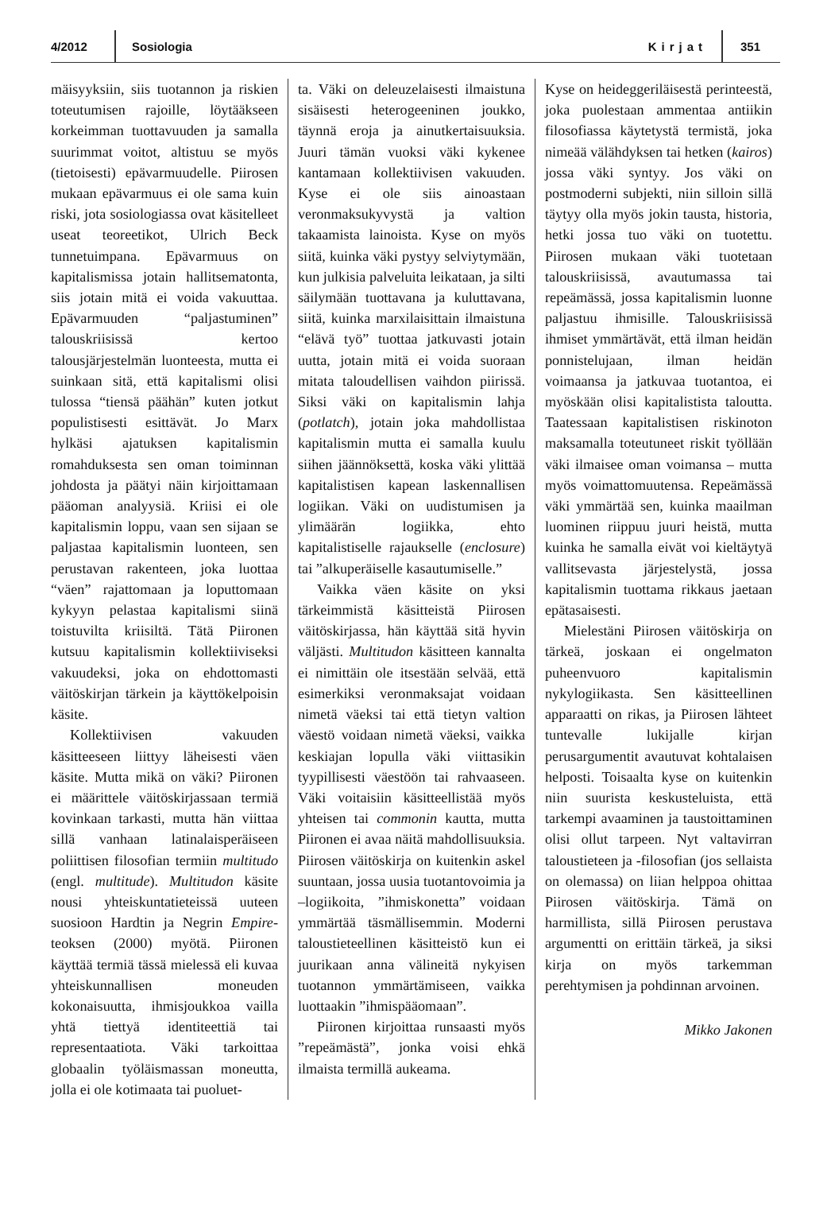4/2012 Sosiologia Kirjat 351
mäisyyksiin, siis tuotannon ja riskien toteutumisen rajoille, löytääkseen korkeimman tuottavuuden ja samalla suurimmat voitot, altistuu se myös (tietoisesti) epävarmuudelle. Piirosen mukaan epävarmuus ei ole sama kuin riski, jota sosiologiassa ovat käsitelleet useat teoreetikot, Ulrich Beck tunnetuimpana. Epävarmuus on kapitalismissa jotain hallitsematonta, siis jotain mitä ei voida vakuuttaa. Epävarmuuden “paljastuminen” talouskriisissä kertoo talousjärjestelmän luonteesta, mutta ei suinkaan sitä, että kapitalismi olisi tulossa “tiensä päähän” kuten jotkut populistisesti esittävät. Jo Marx hylkäsi ajatuksen kapitalismin romahduksesta sen oman toiminnan johdosta ja päätyi näin kirjoittamaan pääoman analyysiä. Kriisi ei ole kapitalismin loppu, vaan sen sijaan se paljastaa kapitalismin luonteen, sen perustavan rakenteen, joka luottaa “väen” rajattomaan ja loputtomaan kykyyn pelastaa kapitalismi siinä toistuvilta kriisiltä. Tätä Piironen kutsuu kapitalismin kollektiiviseksi vakuudeksi, joka on ehdottomasti väitöskirjan tärkein ja käyttökelpoisin käsite.
Kollektiivisen vakuuden käsitteeseen liittyy läheisesti väen käsite. Mutta mikä on väki? Piironen ei määrittele väitöskirjassaan termiä kovinkaan tarkasti, mutta hän viittaa sillä vanhaan latinalaisperäiseen poliittisen filosofian termiin multitudo (engl. multitude). Multitudon käsite nousi yhteiskuntatieteissä uuteen suosioon Hardtin ja Negrin Empire- teoksen (2000) myötä. Piironen käyttää termiä tässä mielessä eli kuvaa yhteiskunnallisen moneuden kokonaisuutta, ihmisjoukkoa vailla yhtä tiettyä identiteettiä tai representaatiota. Väki tarkoittaa globaalin työläismassan moneutta, jolla ei ole kotimaata tai puoluet-
ta. Väki on deleuzelaisesti ilmaistuna sisäisesti heterogeeninen joukko, täynnä eroja ja ainutkertaisuuksia. Juuri tämän vuoksi väki kykenee kantamaan kollektiivisen vakuuden. Kyse ei ole siis ainoastaan veronmaksukyvystä ja valtion takaamista lainoista. Kyse on myös siitä, kuinka väki pystyy selviytymään, kun julkisia palveluita leikataan, ja silti säilymään tuottavana ja kuluttavana, siitä, kuinka marxilaisittain ilmaistuna “elävä työ” tuottaa jatkuvasti jotain uutta, jotain mitä ei voida suoraan mitata taloudellisen vaihdon piirissä. Siksi väki on kapitalismin lahja (potlatch), jotain joka mahdollistaa kapitalismin mutta ei samalla kuulu siihen jäännöksettä, koska väki ylittää kapitalistisen kapean laskennallisen logiikan. Väki on uudistumisen ja ylimäärän logiikka, ehto kapitalistiselle rajaukselle (enclosure) tai ”alkuperäiselle kasautumiselle.”
Vaikka väen käsite on yksi tärkeimmistä käsitteistä Piirosen väitöskirjassa, hän käyttää sitä hyvin väljästi. Multitudon käsitteen kannalta ei nimittäin ole itsestään selvää, että esimerkiksi veronmaksajat voidaan nimetä väeksi tai että tietyn valtion väestö voidaan nimetä väeksi, vaikka keskiajan lopulla väki viittasikin tyypillisesti väestöön tai rahvaaseen. Väki voitaisiin käsitteellistää myös yhteisen tai commonin kautta, mutta Piironen ei avaa näitä mahdollisuuksia. Piirosen väitöskirja on kuitenkin askel suuntaan, jossa uusia tuotantovoimia ja –logiikoita, ”ihmiskonetta” voidaan ymmärtää täsmällisemmin. Moderni taloustieteellinen käsitteistö kun ei juurikaan anna välineitä nykyisen tuotannon ymmärtämiseen, vaikka luottaakin ”ihmispääomaan”.
Piironen kirjoittaa runsaasti myös ”repeämästä”, jonka voisi ehkä ilmaista termillä aukeama.
Kyse on heideggeriläisestä perinteestä, joka puolestaan ammentaa antiikin filosofiassa käytetystä termistä, joka nimeää välähdyksen tai hetken (kairos) jossa väki syntyy. Jos väki on postmoderni subjekti, niin silloin sillä täytyy olla myös jokin tausta, historia, hetki jossa tuo väki on tuotettu. Piirosen mukaan väki tuotetaan talouskriisissä, avautumassa tai repeämässä, jossa kapitalismin luonne paljastuu ihmisille. Talouskriisissä ihmiset ymmärtävät, että ilman heidän ponnistelujaan, ilman heidän voimaansa ja jatkuvaa tuotantoa, ei myöskään olisi kapitalistista taloutta. Taatessaan kapitalistisen riskinoton maksamalla toteutuneet riskit työllään väki ilmaisee oman voimansa – mutta myös voimattomuutensa. Repeämässä väki ymmärtää sen, kuinka maailman luominen riippuu juuri heistä, mutta kuinka he samalla eivät voi kieltäytyä vallitsevasta järjestelystä, jossa kapitalismin tuottama rikkaus jaetaan epätasaisesti.
Mielestäni Piirosen väitöskirja on tärkeä, joskaan ei ongelmaton puheenvuoro kapitalismin nykylogiikasta. Sen käsitteellinen apparaatti on rikas, ja Piirosen lähteet tuntevalle lukijalle kirjan perusargumentit avautuvat kohtalaisen helposti. Toisaalta kyse on kuitenkin niin suurista keskusteluista, että tarkempi avaaminen ja taustoittaminen olisi ollut tarpeen. Nyt valtavirran taloustieteen ja -filosofian (jos sellaista on olemassa) on liian helppoa ohittaa Piirosen väitöskirja. Tämä on harmillista, sillä Piirosen perustava argumentti on erittäin tärkeä, ja siksi kirja on myös tarkemman perehtymisen ja pohdinnan arvoinen.
Mikko Jakonen